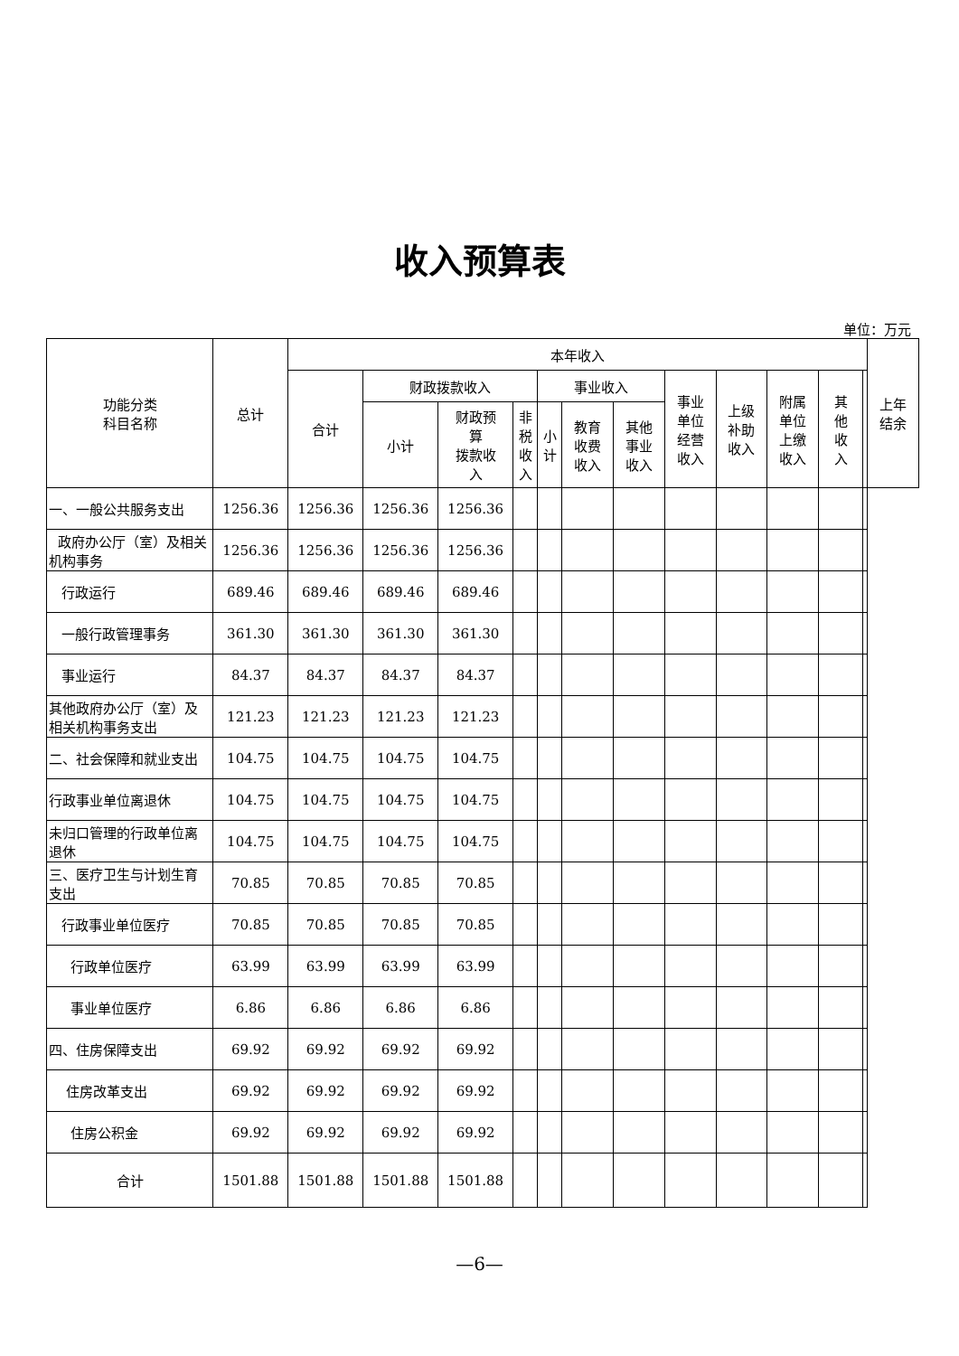收入预算表
单位：万元
| 功能分类 科目名称 | 总计 | 本年收入 | | | | | | | | | | | | 上年 结余 |
| --- | --- | --- | --- | --- | --- | --- | --- | --- | --- | --- | --- | --- | --- | --- |
| | | 合计 | 财政拨款收入 | | | 事业收入 | | | 事业 单位 经营 收入 | 上级 补助 收入 | 附属 单位 上缴 收入 | 其 他 收 入 | | |
| | | | 小计 | 财政预 算 拨款收 入 | 非 税 收 入 | 小 计 | 教育 收费 收入 | 其他 事业 收入 | | | | | | |
| 一、一般公共服务支出 | 1256.36 | 1256.36 | 1256.36 | 1256.36 | | | | | | | | | | |
| 政府办公厅（室）及相关机构事务 | 1256.36 | 1256.36 | 1256.36 | 1256.36 | | | | | | | | | | |
| 行政运行 | 689.46 | 689.46 | 689.46 | 689.46 | | | | | | | | | | |
| 一般行政管理事务 | 361.30 | 361.30 | 361.30 | 361.30 | | | | | | | | | | |
| 事业运行 | 84.37 | 84.37 | 84.37 | 84.37 | | | | | | | | | | |
| 其他政府办公厅（室）及相关机构事务支出 | 121.23 | 121.23 | 121.23 | 121.23 | | | | | | | | | | |
| 二、社会保障和就业支出 | 104.75 | 104.75 | 104.75 | 104.75 | | | | | | | | | | |
| 行政事业单位离退休 | 104.75 | 104.75 | 104.75 | 104.75 | | | | | | | | | | |
| 未归口管理的行政单位离退休 | 104.75 | 104.75 | 104.75 | 104.75 | | | | | | | | | | |
| 三、医疗卫生与计划生育支出 | 70.85 | 70.85 | 70.85 | 70.85 | | | | | | | | | | |
| 行政事业单位医疗 | 70.85 | 70.85 | 70.85 | 70.85 | | | | | | | | | | |
| 行政单位医疗 | 63.99 | 63.99 | 63.99 | 63.99 | | | | | | | | | | |
| 事业单位医疗 | 6.86 | 6.86 | 6.86 | 6.86 | | | | | | | | | | |
| 四、住房保障支出 | 69.92 | 69.92 | 69.92 | 69.92 | | | | | | | | | | |
| 住房改革支出 | 69.92 | 69.92 | 69.92 | 69.92 | | | | | | | | | | |
| 住房公积金 | 69.92 | 69.92 | 69.92 | 69.92 | | | | | | | | | | |
| 合计 | 1501.88 | 1501.88 | 1501.88 | 1501.88 | | | | | | | | | | |
—6—